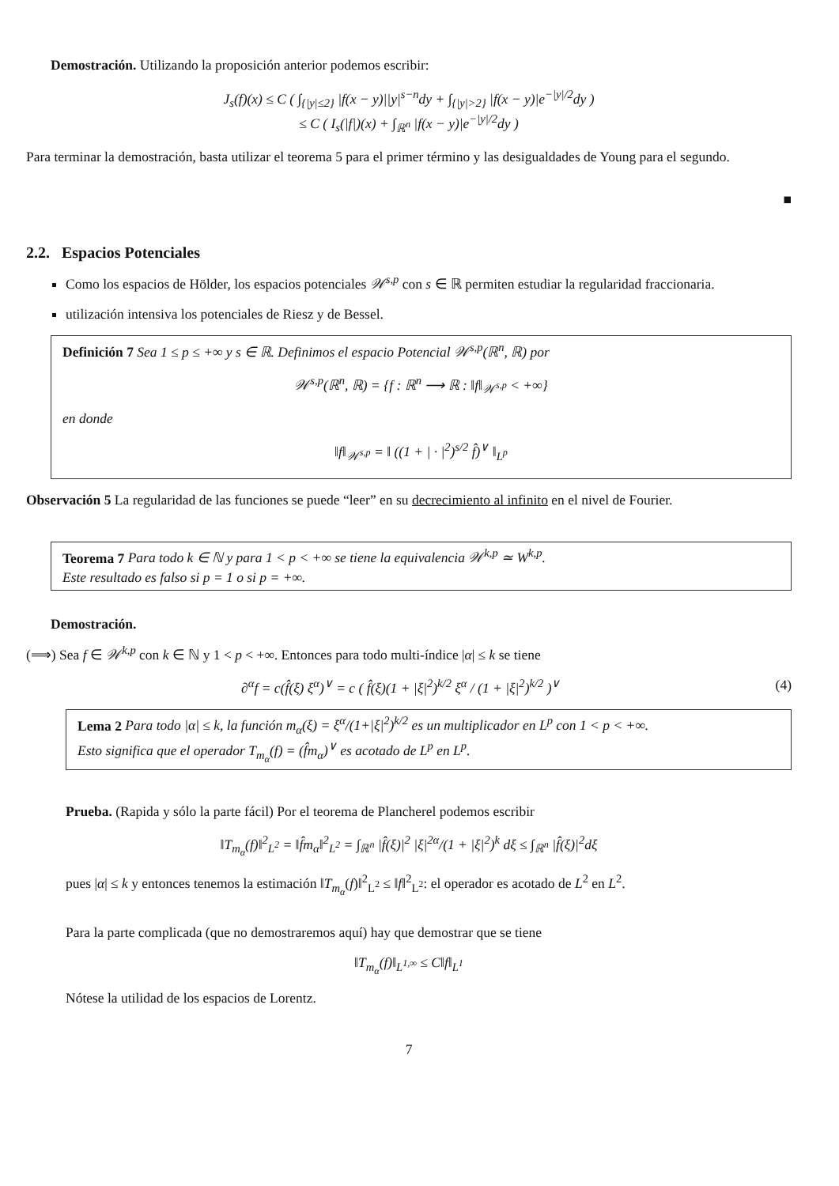Demostración. Utilizando la proposición anterior podemos escribir:
J<sub>s</sub>(f)(x) ≤ C ( ∫<sub>{|y|≤2}</sub> |f(x − y)||y|<sup>s−n</sup>dy + ∫<sub>{|y|>2}</sub> |f(x − y)|e<sup>−|y|/2</sup>dy )
≤ C ( I<sub>s</sub>(|f|)(x) + ∫<sub>ℝ<sup>n</sup></sub> |f(x − y)|e<sup>−|y|/2</sup>dy )
Para terminar la demostración, basta utilizar el teorema 5 para el primer término y las desigualdades de Young para el segundo.
■
2.2. Espacios Potenciales
Como los espacios de Hölder, los espacios potenciales 𝒲<sup>s,p</sup> con s ∈ ℝ permiten estudiar la regularidad fraccionaria.
utilización intensiva los potenciales de Riesz y de Bessel.
Definición 7 Sea 1 ≤ p ≤ +∞ y s ∈ ℝ. Definimos el espacio Potencial 𝒲<sup>s,p</sup>(ℝ<sup>n</sup>, ℝ) por
𝒲<sup>s,p</sup>(ℝ<sup>n</sup>, ℝ) = {f : ℝ<sup>n</sup> ⟶ ℝ : ‖f‖<sub>𝒲<sup>s,p</sup></sub> < +∞}
en donde
‖f‖<sub>𝒲<sup>s,p</sup></sub> = ‖ ((1 + | · |<sup>2</sup>)<sup>s/2</sup> f̂)<sup>∨</sup> ‖<sub>L<sup>p</sup></sub>
Observación 5 La regularidad de las funciones se puede “leer” en su decrecimiento al infinito en el nivel de Fourier.
Teorema 7 Para todo k ∈ ℕ y para 1 < p < +∞ se tiene la equivalencia 𝒲<sup>k,p</sup> ≃ W<sup>k,p</sup>.
Este resultado es falso si p = 1 o si p = +∞.
Demostración.
(⟹) Sea f ∈ 𝒲<sup>k,p</sup> con k ∈ ℕ y 1 < p < +∞. Entonces para todo multi-índice |α| ≤ k se tiene
(4) ∂<sup>α</sup>f = c(f̂(ξ) ξ<sup>α</sup>)<sup>∨</sup> = c ( f̂(ξ)(1 + |ξ|<sup>2</sup>)<sup>k/2</sup> ξ<sup>α</sup> / (1 + |ξ|<sup>2</sup>)<sup>k/2</sup> )<sup>∨</sup>
Lema 2 Para todo |α| ≤ k, la función m<sub>α</sub>(ξ) = ξ<sup>α</sup>/(1+|ξ|<sup>2</sup>)<sup>k/2</sup> es un multiplicador en L<sup>p</sup> con 1 < p < +∞.
Esto significa que el operador T<sub>m<sub>α</sub></sub>(f) = (f̂m<sub>α</sub>)<sup>∨</sup> es acotado de L<sup>p</sup> en L<sup>p</sup>.
Prueba. (Rapida y sólo la parte fácil) Por el teorema de Plancherel podemos escribir
‖T<sub>m<sub>α</sub></sub>(f)‖<sup>2</sup><sub>L<sup>2</sup></sub> = ‖f̂m<sub>α</sub>‖<sup>2</sup><sub>L<sup>2</sup></sub> = ∫<sub>ℝ<sup>n</sup></sub> |f̂(ξ)|<sup>2</sup> |ξ|<sup>2α</sup>/(1 + |ξ|<sup>2</sup>)<sup>k</sup> dξ ≤ ∫<sub>ℝ<sup>n</sup></sub> |f̂(ξ)|<sup>2</sup>dξ
pues |α| ≤ k y entonces tenemos la estimación ‖T<sub>m<sub>α</sub></sub>(f)‖<sup>2</sup><sub>L<sup>2</sup></sub> ≤ ‖f‖<sup>2</sup><sub>L<sup>2</sup></sub>: el operador es acotado de L<sup>2</sup> en L<sup>2</sup>.
Para la parte complicada (que no demostraremos aquí) hay que demostrar que se tiene
‖T<sub>m<sub>α</sub></sub>(f)‖<sub>L<sup>1,∞</sup></sub> ≤ C‖f‖<sub>L<sup>1</sup></sub>
Nótese la utilidad de los espacios de Lorentz.
7